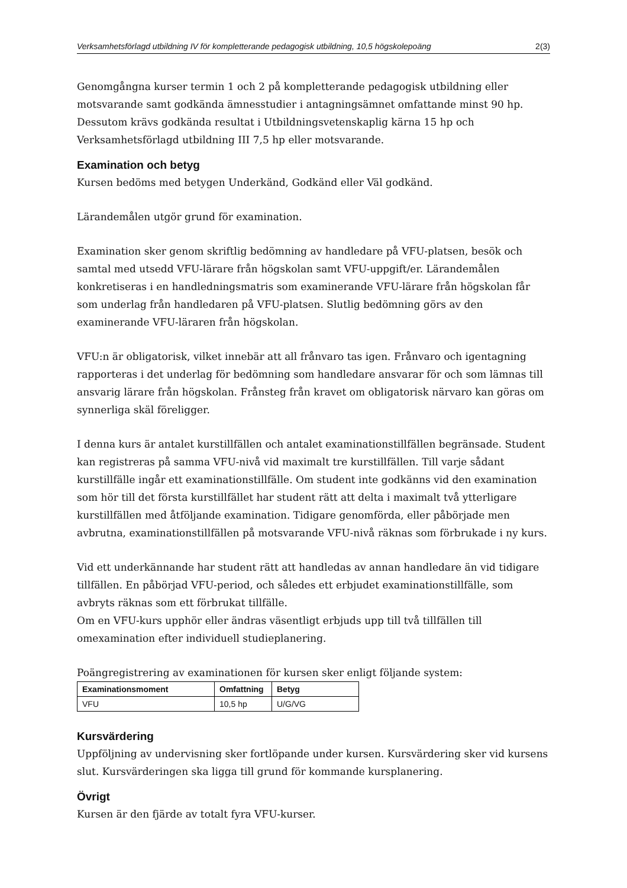Verksamhetsförlagd utbildning IV för kompletterande pedagogisk utbildning, 10,5 högskolepoäng 2(3)
Genomgångna kurser termin 1 och 2 på kompletterande pedagogisk utbildning eller motsvarande samt godkända ämnesstudier i antagningsämnet omfattande minst 90 hp. Dessutom krävs godkända resultat i Utbildningsvetenskaplig kärna 15 hp och Verksamhetsförlagd utbildning III 7,5 hp eller motsvarande.
Examination och betyg
Kursen bedöms med betygen Underkänd, Godkänd eller Väl godkänd.
Lärandemålen utgör grund för examination.
Examination sker genom skriftlig bedömning av handledare på VFU-platsen, besök och samtal med utsedd VFU-lärare från högskolan samt VFU-uppgift/er. Lärandemålen konkretiseras i en handledningsmatris som examinerande VFU-lärare från högskolan får som underlag från handledaren på VFU-platsen. Slutlig bedömning görs av den examinerande VFU-läraren från högskolan.
VFU:n är obligatorisk, vilket innebär att all frånvaro tas igen. Frånvaro och igentagning rapporteras i det underlag för bedömning som handledare ansvarar för och som lämnas till ansvarig lärare från högskolan. Frånsteg från kravet om obligatorisk närvaro kan göras om synnerliga skäl föreligger.
I denna kurs är antalet kurstillfällen och antalet examinationstillfällen begränsade. Student kan registreras på samma VFU-nivå vid maximalt tre kurstillfällen. Till varje sådant kurstillfälle ingår ett examinationstillfälle. Om student inte godkänns vid den examination som hör till det första kurstillfället har student rätt att delta i maximalt två ytterligare kurstillfällen med åtföljande examination. Tidigare genomförda, eller påbörjade men avbrutna, examinationstillfällen på motsvarande VFU-nivå räknas som förbrukade i ny kurs.
Vid ett underkännande har student rätt att handledas av annan handledare än vid tidigare tillfällen. En påbörjad VFU-period, och således ett erbjudet examinationstillfälle, som avbryts räknas som ett förbrukat tillfälle.
Om en VFU-kurs upphör eller ändras väsentligt erbjuds upp till två tillfällen till omexamination efter individuell studieplanering.
Poängregistrering av examinationen för kursen sker enligt följande system:
| Examinationsmoment | Omfattning | Betyg |
| --- | --- | --- |
| VFU | 10,5 hp | U/G/VG |
Kursvärdering
Uppföljning av undervisning sker fortlöpande under kursen. Kursvärdering sker vid kursens slut. Kursvärderingen ska ligga till grund för kommande kursplanering.
Övrigt
Kursen är den fjärde av totalt fyra VFU-kurser.